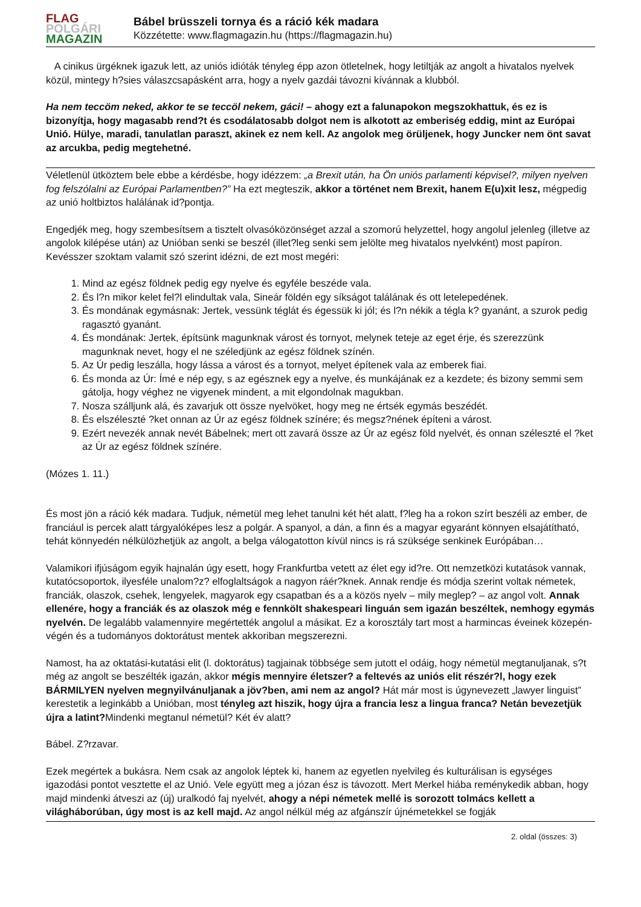FLAG
POLGÁRI
MAGAZIN
Bábel brüsszeli tornya és a ráció kék madara
Közzétette: www.flagmagazin.hu (https://flagmagazin.hu)
A cinikus ürgéknek igazuk lett, az uniós idióták tényleg épp azon ötletelnek, hogy letiltják az angolt a hivatalos nyelvek közül, mintegy h?sies válaszcsapásként arra, hogy a nyelv gazdái távozni kívánnak a klubból.
Ha nem teccöm neked, akkor te se teccöl nekem, gáci! – ahogy ezt a falunapokon megszokhattuk, és ez is bizonyítja, hogy magasabb rend?t és csodálatosabb dolgot nem is alkotott az emberiség eddig, mint az Európai Unió. Hülye, maradi, tanulatlan paraszt, akinek ez nem kell. Az angolok meg örüljenek, hogy Juncker nem önt savat az arcukba, pedig megtehetné.
Véletlenül ütköztem bele ebbe a kérdésbe, hogy idézzem: „a Brexit után, ha Ön uniós parlamenti képvisel?, milyen nyelven fog felszólalni az Európai Parlamentben?” Ha ezt megteszik, akkor a történet nem Brexit, hanem E(u)xit lesz, mégpedig az unió holtbiztos halálának id?pontja.
Engedjék meg, hogy szembesítsem a tisztelt olvasóközönséget azzal a szomorú helyzettel, hogy angolul jelenleg (illetve az angolok kilépése után) az Unióban senki se beszél (illet?leg senki sem jelölte meg hivatalos nyelvként) most papíron.
Kevésszer szoktam valamit szó szerint idézni, de ezt most megéri:
1. Mind az egész földnek pedig egy nyelve és egyféle beszéde vala.
2. És l?n mikor kelet fel?l elindultak vala, Sineár földén egy síkságot találának és ott letelepedének.
3. És mondának egymásnak: Jertek, vessünk téglát és égessük ki jól; és l?n nékik a tégla k? gyanánt, a szurok pedig ragasztó gyanánt.
4. És mondának: Jertek, építsünk magunknak várost és tornyot, melynek teteje az eget érje, és szerezzünk magunknak nevet, hogy el ne széledjünk az egész földnek színén.
5. Az Úr pedig leszálla, hogy lássa a várost és a tornyot, melyet építenek vala az emberek fiai.
6. És monda az Úr: Ímé e nép egy, s az egésznek egy a nyelve, és munkájának ez a kezdete; és bizony semmi sem gátolja, hogy véghez ne vigyenek mindent, a mit elgondolnak magukban.
7. Nosza szálljunk alá, és zavarjuk ott össze nyelvöket, hogy meg ne értsék egymás beszédét.
8. És elszéleszté ?ket onnan az Úr az egész földnek színére; és megsz?nének építeni a várost.
9. Ezért nevezék annak nevét Bábelnek; mert ott zavará össze az Úr az egész föld nyelvét, és onnan széleszté el ?ket az Úr az egész földnek színére.
(Mózes 1. 11.)
És most jön a ráció kék madara. Tudjuk, németül meg lehet tanulni két hét alatt, f?leg ha a rokon szírt beszéli az ember, de franciául is percek alatt tárgyalóképes lesz a polgár. A spanyol, a dán, a finn és a magyar egyaránt könnyen elsajátítható, tehát könnyedén nélkülözhetjük az angolt, a belga válogatotton kívül nincs is rá szüksége senkinek Európában…
Valamikori ifjúságom egyik hajnalán úgy esett, hogy Frankfurtba vetett az élet egy id?re. Ott nemzetközi kutatások vannak, kutatócsoportok, ilyesféle unalom?z? elfoglaltságok a nagyon ráér?knek. Annak rendje és módja szerint voltak németek, franciák, olaszok, csehek, lengyelek, magyarok egy csapatban és a a közös nyelv – mily meglep? – az angol volt. Annak ellenére, hogy a franciák és az olaszok még e fennkölt shakespeari linguán sem igazán beszéltek, nemhogy egymás nyelvén. De legalább valamennyire megértették angolul a másikat. Ez a korosztály tart most a harmincas éveinek közepén-végén és a tudományos doktorátust mentek akkoriban megszerezni.
Namost, ha az oktatási-kutatási elit (l. doktorátus) tagjainak többsége sem jutott el odáig, hogy németül megtanuljanak, s?t még az angolt se beszélték igazán, akkor mégis mennyire életszer? a feltevés az uniós elit részér?l, hogy ezek BÁRMILYEN nyelven megnyilvánuljanak a jöv?ben, ami nem az angol? Hát már most is úgynevezett „lawyer linguist” kerestetik a leginkább a Unióban, most tényleg azt hiszik, hogy újra a francia lesz a lingua franca? Netán bevezetjük újra a latint?Mindenki megtanul németül? Két év alatt?
Bábel. Z?rzavar.
Ezek megértek a bukásra. Nem csak az angolok léptek ki, hanem az egyetlen nyelvileg és kulturálisan is egységes igazodási pontot vesztette el az Unió. Vele együtt meg a józan ész is távozott. Mert Merkel hiába reménykedik abban, hogy majd mindenki átveszi az (új) uralkodó faj nyelvét, ahogy a népi németek mellé is sorozott tolmács kellett a világháborúban, úgy most is az kell majd. Az angol nélkül még az afgánszír újnémetekkel se fogják
2. oldal (összes: 3)